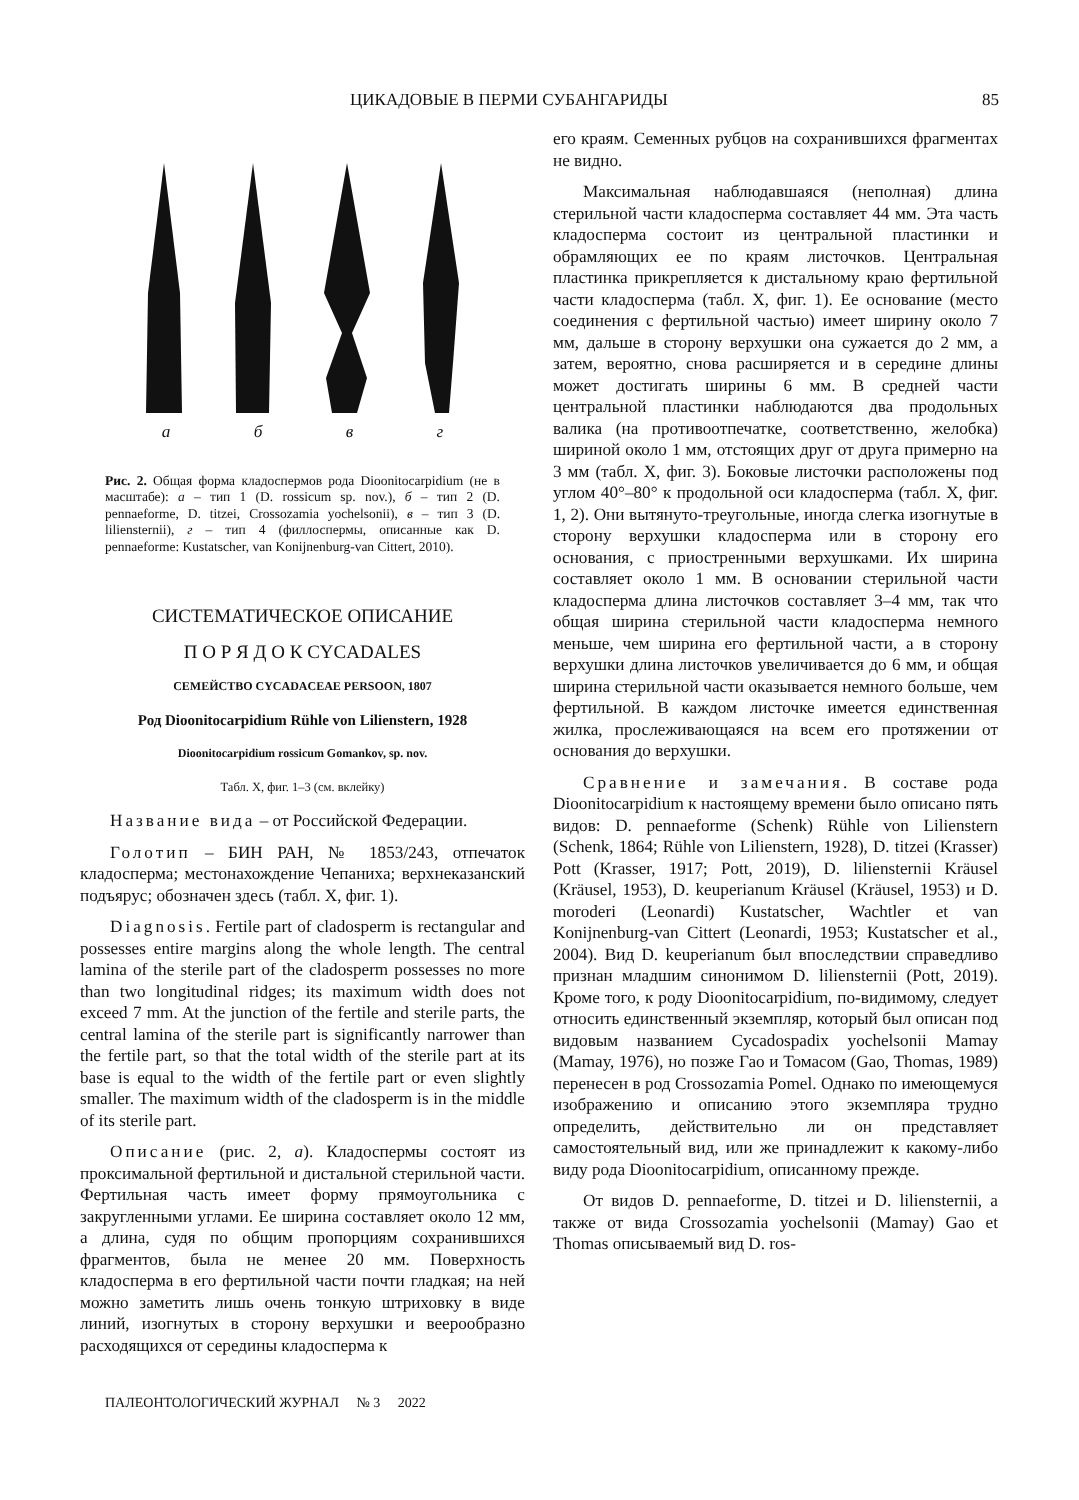ЦИКАДОВЫЕ В ПЕРМИ СУБАНГАРИДЫ 85
а б в г
Рис. 2. Общая форма кладоспермов рода Dioonitocarpidium (не в масштабе): а – тип 1 (D. rossicum sp. nov.), б – тип 2 (D. pennaeforme, D. titzei, Crossozamia yochelsonii), в – тип 3 (D. liliensternii), г – тип 4 (филлоспермы, описанные как D. pennaeforme: Kustatscher, van Konijnenburg-van Cittert, 2010).
СИСТЕМАТИЧЕСКОЕ ОПИСАНИЕ
П О Р Я Д О К CYCADALES
СЕМЕЙСТВО CYCADACEAE PERSOON, 1807
Род Dioonitocarpidium Rühle von Lilienstern, 1928
Dioonitocarpidium rossicum Gomankov, sp. nov.
Табл. X, фиг. 1–3 (см. вклейку)
Название вида – от Российской Федерации.
Голотип – БИН РАН, № 1853/243, отпечаток кладосперма; местонахождение Чепаниха; верхнеказанский подъярус; обозначен здесь (табл. X, фиг. 1).
Diagnosis. Fertile part of cladosperm is rectangular and possesses entire margins along the whole length. The central lamina of the sterile part of the cladosperm possesses no more than two longitudinal ridges; its maximum width does not exceed 7 mm. At the junction of the fertile and sterile parts, the central lamina of the sterile part is significantly narrower than the fertile part, so that the total width of the sterile part at its base is equal to the width of the fertile part or even slightly smaller. The maximum width of the cladosperm is in the middle of its sterile part.
Описание (рис. 2, а). Кладоспермы состоят из проксимальной фертильной и дистальной стерильной части. Фертильная часть имеет форму прямоугольника с закругленными углами. Ее ширина составляет около 12 мм, а длина, судя по общим пропорциям сохранившихся фрагментов, была не менее 20 мм. Поверхность кладосперма в его фертильной части почти гладкая; на ней можно заметить лишь очень тонкую штриховку в виде линий, изогнутых в сторону верхушки и веерообразно расходящихся от середины кладосперма к
его краям. Семенных рубцов на сохранившихся фрагментах не видно.
Максимальная наблюдавшаяся (неполная) длина стерильной части кладосперма составляет 44 мм. Эта часть кладосперма состоит из центральной пластинки и обрамляющих ее по краям листочков. Центральная пластинка прикрепляется к дистальному краю фертильной части кладосперма (табл. X, фиг. 1). Ее основание (место соединения с фертильной частью) имеет ширину около 7 мм, дальше в сторону верхушки она сужается до 2 мм, а затем, вероятно, снова расширяется и в середине длины может достигать ширины 6 мм. В средней части центральной пластинки наблюдаются два продольных валика (на противоотпечатке, соответственно, желобка) шириной около 1 мм, отстоящих друг от друга примерно на 3 мм (табл. X, фиг. 3). Боковые листочки расположены под углом 40°–80° к продольной оси кладосперма (табл. X, фиг. 1, 2). Они вытянуто-треугольные, иногда слегка изогнутые в сторону верхушки кладосперма или в сторону его основания, с приостренными верхушками. Их ширина составляет около 1 мм. В основании стерильной части кладосперма длина листочков составляет 3–4 мм, так что общая ширина стерильной части кладосперма немного меньше, чем ширина его фертильной части, а в сторону верхушки длина листочков увеличивается до 6 мм, и общая ширина стерильной части оказывается немного больше, чем фертильной. В каждом листочке имеется единственная жилка, прослеживающаяся на всем его протяжении от основания до верхушки.
Сравнение и замечания. В составе рода Dioonitocarpidium к настоящему времени было описано пять видов: D. pennaeforme (Schenk) Rühle von Lilienstern (Schenk, 1864; Rühle von Lilienstern, 1928), D. titzei (Krasser) Pott (Krasser, 1917; Pott, 2019), D. liliensternii Kräusel (Kräusel, 1953), D. keuperianum Kräusel (Kräusel, 1953) и D. moroderi (Leonardi) Kustatscher, Wachtler et van Konijnenburg-van Cittert (Leonardi, 1953; Kustatscher et al., 2004). Вид D. keuperianum был впоследствии справедливо признан младшим синонимом D. liliensternii (Pott, 2019). Кроме того, к роду Dioonitocarpidium, по-видимому, следует относить единственный экземпляр, который был описан под видовым названием Cycadospadix yochelsonii Mamay (Mamay, 1976), но позже Гао и Томасом (Gao, Thomas, 1989) перенесен в род Crossozamia Pomel. Однако по имеющемуся изображению и описанию этого экземпляра трудно определить, действительно ли он представляет самостоятельный вид, или же принадлежит к какому-либо виду рода Dioonitocarpidium, описанному прежде.
От видов D. pennaeforme, D. titzei и D. liliensternii, а также от вида Crossozamia yochelsonii (Mamay) Gao et Thomas описываемый вид D. ros-
ПАЛЕОНТОЛОГИЧЕСКИЙ ЖУРНАЛ № 3 2022